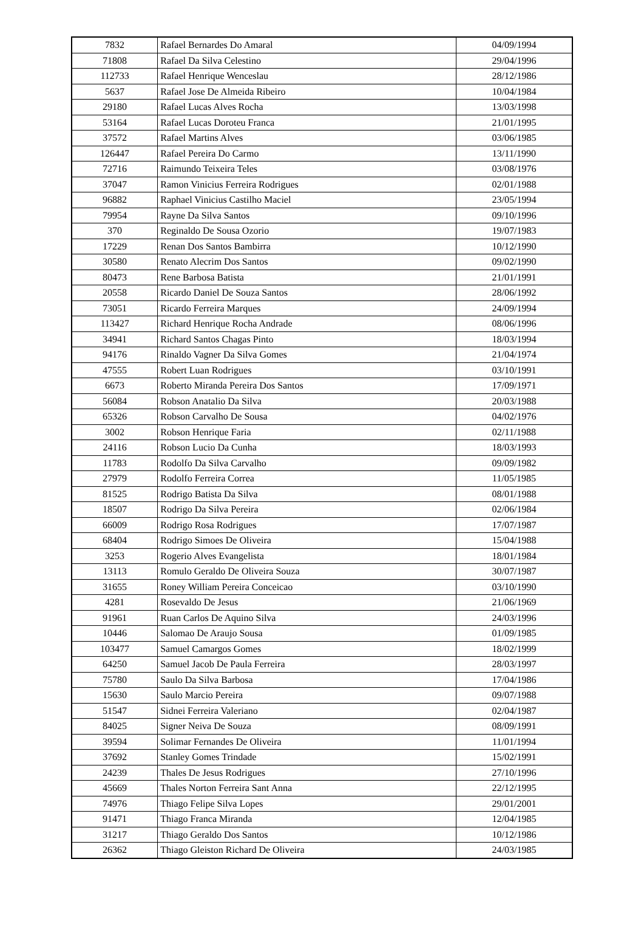| 7832 | Rafael Bernardes Do Amaral | 04/09/1994 |
| 71808 | Rafael Da Silva Celestino | 29/04/1996 |
| 112733 | Rafael Henrique Wenceslau | 28/12/1986 |
| 5637 | Rafael Jose De Almeida Ribeiro | 10/04/1984 |
| 29180 | Rafael Lucas Alves Rocha | 13/03/1998 |
| 53164 | Rafael Lucas Doroteu Franca | 21/01/1995 |
| 37572 | Rafael Martins Alves | 03/06/1985 |
| 126447 | Rafael Pereira Do Carmo | 13/11/1990 |
| 72716 | Raimundo Teixeira Teles | 03/08/1976 |
| 37047 | Ramon Vinicius Ferreira Rodrigues | 02/01/1988 |
| 96882 | Raphael Vinicius Castilho Maciel | 23/05/1994 |
| 79954 | Rayne Da Silva Santos | 09/10/1996 |
| 370 | Reginaldo De Sousa Ozorio | 19/07/1983 |
| 17229 | Renan Dos Santos Bambirra | 10/12/1990 |
| 30580 | Renato Alecrim Dos Santos | 09/02/1990 |
| 80473 | Rene Barbosa Batista | 21/01/1991 |
| 20558 | Ricardo Daniel De Souza Santos | 28/06/1992 |
| 73051 | Ricardo Ferreira Marques | 24/09/1994 |
| 113427 | Richard Henrique Rocha Andrade | 08/06/1996 |
| 34941 | Richard Santos Chagas Pinto | 18/03/1994 |
| 94176 | Rinaldo Vagner Da Silva Gomes | 21/04/1974 |
| 47555 | Robert Luan Rodrigues | 03/10/1991 |
| 6673 | Roberto Miranda Pereira Dos Santos | 17/09/1971 |
| 56084 | Robson Anatalio Da Silva | 20/03/1988 |
| 65326 | Robson Carvalho De Sousa | 04/02/1976 |
| 3002 | Robson Henrique Faria | 02/11/1988 |
| 24116 | Robson Lucio Da Cunha | 18/03/1993 |
| 11783 | Rodolfo Da Silva Carvalho | 09/09/1982 |
| 27979 | Rodolfo Ferreira Correa | 11/05/1985 |
| 81525 | Rodrigo Batista Da Silva | 08/01/1988 |
| 18507 | Rodrigo Da Silva Pereira | 02/06/1984 |
| 66009 | Rodrigo Rosa Rodrigues | 17/07/1987 |
| 68404 | Rodrigo Simoes De Oliveira | 15/04/1988 |
| 3253 | Rogerio Alves Evangelista | 18/01/1984 |
| 13113 | Romulo Geraldo De Oliveira Souza | 30/07/1987 |
| 31655 | Roney William Pereira Conceicao | 03/10/1990 |
| 4281 | Rosevaldo De Jesus | 21/06/1969 |
| 91961 | Ruan Carlos De Aquino Silva | 24/03/1996 |
| 10446 | Salomao De Araujo Sousa | 01/09/1985 |
| 103477 | Samuel Camargos Gomes | 18/02/1999 |
| 64250 | Samuel Jacob De Paula Ferreira | 28/03/1997 |
| 75780 | Saulo Da Silva Barbosa | 17/04/1986 |
| 15630 | Saulo Marcio Pereira | 09/07/1988 |
| 51547 | Sidnei Ferreira Valeriano | 02/04/1987 |
| 84025 | Signer Neiva De Souza | 08/09/1991 |
| 39594 | Solimar Fernandes De Oliveira | 11/01/1994 |
| 37692 | Stanley Gomes Trindade | 15/02/1991 |
| 24239 | Thales De Jesus Rodrigues | 27/10/1996 |
| 45669 | Thales Norton Ferreira Sant Anna | 22/12/1995 |
| 74976 | Thiago Felipe Silva Lopes | 29/01/2001 |
| 91471 | Thiago Franca Miranda | 12/04/1985 |
| 31217 | Thiago Geraldo Dos Santos | 10/12/1986 |
| 26362 | Thiago Gleiston Richard De Oliveira | 24/03/1985 |